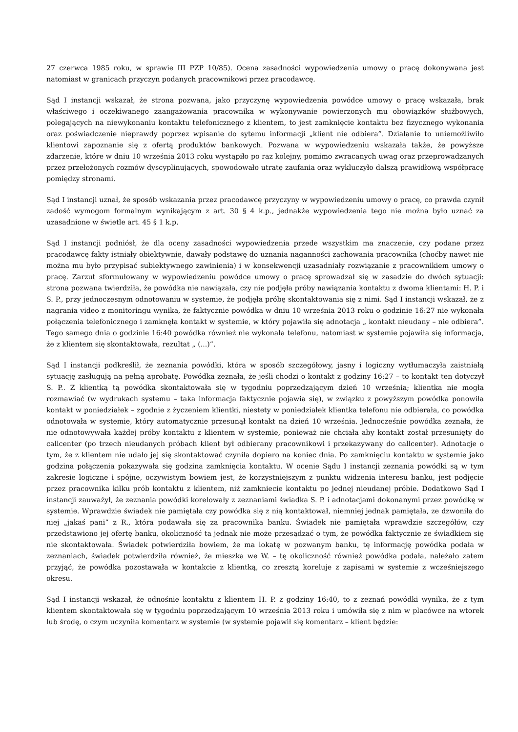27 czerwca 1985 roku, w sprawie III PZP 10/85). Ocena zasadności wypowiedzenia umowy o pracę dokonywana jest natomiast w granicach przyczyn podanych pracownikowi przez pracodawcę.
Sąd I instancji wskazał, że strona pozwana, jako przyczynę wypowiedzenia powódce umowy o pracę wskazała, brak właściwego i oczekiwanego zaangażowania pracownika w wykonywanie powierzonych mu obowiązków służbowych, polegających na niewykonaniu kontaktu telefonicznego z klientem, to jest zamknięcie kontaktu bez fizycznego wykonania oraz poświadczenie nieprawdy poprzez wpisanie do sytemu informacji „klient nie odbiera”. Działanie to uniemożliwiło klientowi zapoznanie się z ofertą produktów bankowych. Pozwana w wypowiedzeniu wskazała także, że powyższe zdarzenie, które w dniu 10 września 2013 roku wystąpiło po raz kolejny, pomimo zwracanych uwag oraz przeprowadzanych przez przełożonych rozmów dyscyplinujących, spowodowało utratę zaufania oraz wykluczyło dalszą prawidłową współpracę pomiędzy stronami.
Sąd I instancji uznał, że sposób wskazania przez pracodawcę przyczyny w wypowiedzeniu umowy o pracę, co prawda czynił zadość wymogom formalnym wynikającym z art. 30 § 4 k.p., jednakże wypowiedzenia tego nie można było uznać za uzasadnione w świetle art. 45 § 1 k.p.
Sąd I instancji podniósł, że dla oceny zasadności wypowiedzenia przede wszystkim ma znaczenie, czy podane przez pracodawcę fakty istniały obiektywnie, dawały podstawę do uznania naganności zachowania pracownika (choćby nawet nie można mu było przypisać subiektywnego zawinienia) i w konsekwencji uzasadniały rozwiązanie z pracownikiem umowy o pracę. Zarzut sformułowany w wypowiedzeniu powódce umowy o pracę sprowadzał się w zasadzie do dwóch sytuacji: strona pozwana twierdziła, że powódka nie nawiązała, czy nie podjęła próby nawiązania kontaktu z dwoma klientami: H. P. i S. P., przy jednoczesnym odnotowaniu w systemie, że podjęła próbę skontaktowania się z nimi. Sąd I instancji wskazał, że z nagrania video z monitoringu wynika, że faktycznie powódka w dniu 10 września 2013 roku o godzinie 16:27 nie wykonała połączenia telefonicznego i zamknęła kontakt w systemie, w który pojawiła się adnotacja „ kontakt nieudany – nie odbiera”. Tego samego dnia o godzinie 16:40 powódka również nie wykonała telefonu, natomiast w systemie pojawiła się informacja, że z klientem się skontaktowała, rezultat „ (...)”.
Sąd I instancji podkreślił, że zeznania powódki, która w sposób szczegółowy, jasny i logiczny wytłumaczyła zaistniałą sytuację zasługują na pełną aprobatę. Powódka zeznała, że jeśli chodzi o kontakt z godziny 16:27 – to kontakt ten dotyczył S. P.. Z klientką tą powódka skontaktowała się w tygodniu poprzedzającym dzień 10 września; klientka nie mogła rozmawiać (w wydrukach systemu – taka informacja faktycznie pojawia się), w związku z powyższym powódka ponowiła kontakt w poniedziałek – zgodnie z życzeniem klientki, niestety w poniedziałek klientka telefonu nie odbierała, co powódka odnotowała w systemie, który automatycznie przesunął kontakt na dzień 10 września. Jednocześnie powódka zeznała, że nie odnotowywała każdej próby kontaktu z klientem w systemie, ponieważ nie chciała aby kontakt został przesunięty do callcenter (po trzech nieudanych próbach klient był odbierany pracownikowi i przekazywany do callcenter). Adnotacje o tym, że z klientem nie udało jej się skontaktować czyniła dopiero na koniec dnia. Po zamknięciu kontaktu w systemie jako godzina połączenia pokazywała się godzina zamknięcia kontaktu. W ocenie Sądu I instancji zeznania powódki są w tym zakresie logiczne i spójne, oczywistym bowiem jest, że korzystniejszym z punktu widzenia interesu banku, jest podjęcie przez pracownika kilku prób kontaktu z klientem, niż zamkniecie kontaktu po jednej nieudanej próbie. Dodatkowo Sąd I instancji zauważył, że zeznania powódki korelowały z zeznaniami świadka S. P. i adnotacjami dokonanymi przez powódkę w systemie. Wprawdzie świadek nie pamiętała czy powódka się z nią kontaktował, niemniej jednak pamiętała, ze dzwoniła do niej „jakaś pani” z R., która podawała się za pracownika banku. Świadek nie pamiętała wprawdzie szczegółów, czy przedstawiono jej ofertę banku, okoliczność ta jednak nie może przesądzać o tym, że powódka faktycznie ze świadkiem się nie skontaktowała. Świadek potwierdziła bowiem, że ma lokatę w pozwanym banku, tę informację powódka podała w zeznaniach, świadek potwierdziła również, że mieszka we W. – tę okoliczność również powódka podała, należało zatem przyjąć, że powódka pozostawała w kontakcie z klientką, co zresztą koreluje z zapisami w systemie z wcześniejszego okresu.
Sąd I instancji wskazał, że odnośnie kontaktu z klientem H. P. z godziny 16:40, to z zeznań powódki wynika, że z tym klientem skontaktowała się w tygodniu poprzedzającym 10 września 2013 roku i umówiła się z nim w placówce na wtorek lub środę, o czym uczyniła komentarz w systemie (w systemie pojawił się komentarz – klient będzie: